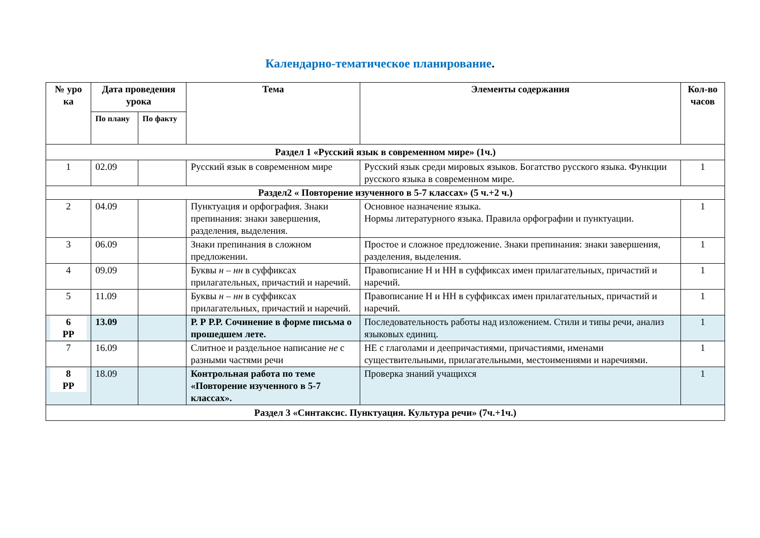Календарно-тематическое планирование.
| № уро ка | Дата проведения урока | | Тема | Элементы содержания | Кол-во часов |
| --- | --- | --- | --- | --- | --- |
| | По плану | По факту | | | |
| Раздел 1 «Русский язык в современном мире» (1ч.) | | | | | |
| 1 | 02.09 | | Русский язык в современном мире | Русский язык среди мировых языков. Богатство русского языка. Функции русского языка в современном мире. | 1 |
| Раздел2 « Повторение изученного в 5-7 классах» (5 ч.+2 ч.) | | | | | |
| 2 | 04.09 | | Пунктуация и орфография. Знаки препинания: знаки завершения, разделения, выделения. | Основное назначение языка. Нормы литературного языка. Правила орфографии и пунктуации. | 1 |
| 3 | 06.09 | | Знаки препинания в сложном предложении. | Простое и сложное предложение. Знаки препинания: знаки завершения, разделения, выделения. | 1 |
| 4 | 09.09 | | Буквы н – нн в суффиксах прилагательных, причастий и наречий. | Правописание Н и НН в суффиксах имен прилагательных, причастий и наречий. | 1 |
| 5 | 11.09 | | Буквы н – нн в суффиксах прилагательных, причастий и наречий. | Правописание Н и НН в суффиксах имен прилагательных, причастий и наречий. | 1 |
| 6 РР | 13.09 | | Р. Р Р.Р. Сочинение в форме письма о прошедшем лете. | Последовательность работы над изложением. Стили и типы речи, анализ языковых единиц. | 1 |
| 7 | 16.09 | | Слитное и раздельное написание не с разными частями речи | НЕ с глаголами и деепричастиями, причастиями, именами существительными, прилагательными, местоимениями и наречиями. | 1 |
| 8 РР | 18.09 | | Контрольная работа по теме «Повторение изученного в 5-7 классах». | Проверка знаний учащихся | 1 |
| Раздел 3 «Синтаксис. Пунктуация. Культура речи» (7ч.+1ч.) | | | | | |